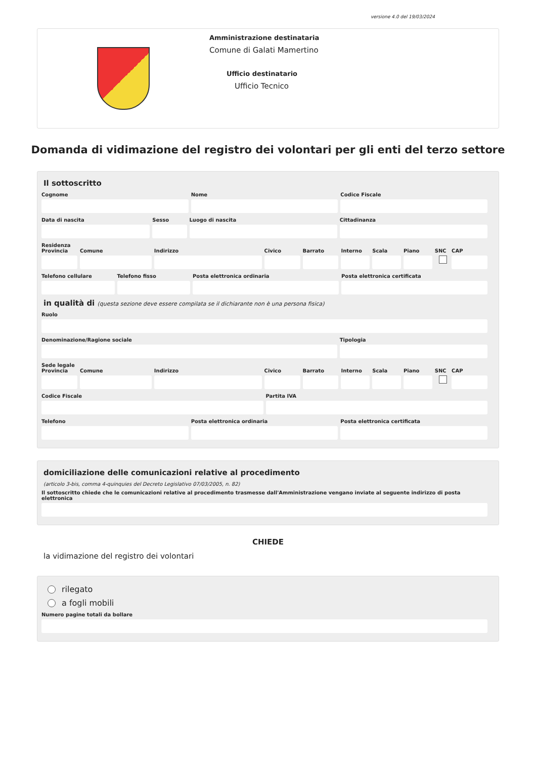versione 4.0 del 19/03/2024
Amministrazione destinataria
Comune di Galati Mamertino
Ufficio destinatario
Ufficio Tecnico
Domanda di vidimazione del registro dei volontari per gli enti del terzo settore
Il sottoscritto
Cognome Nome Codice Fiscale
Data di nascita Sesso Luogo di nascita Cittadinanza
Residenza
Provincia Comune Indirizzo Civico Barrato Interno Scala Piano SNC CAP
Telefono cellulare Telefono fisso Posta elettronica ordinaria Posta elettronica certificata
in qualità di (questa sezione deve essere compilata se il dichiarante non è una persona fisica)
Ruolo
Denominazione/Ragione sociale Tipologia
Sede legale
Provincia Comune Indirizzo Civico Barrato Interno Scala Piano SNC CAP
Codice Fiscale Partita IVA
Telefono Posta elettronica ordinaria Posta elettronica certificata
domiciliazione delle comunicazioni relative al procedimento
(articolo 3-bis, comma 4-quinquies del Decreto Legislativo 07/03/2005, n. 82)
Il sottoscritto chiede che le comunicazioni relative al procedimento trasmesse dall'Amministrazione vengano inviate al seguente indirizzo di posta elettronica
CHIEDE
la vidimazione del registro dei volontari
rilegato
a fogli mobili
Numero pagine totali da bollare